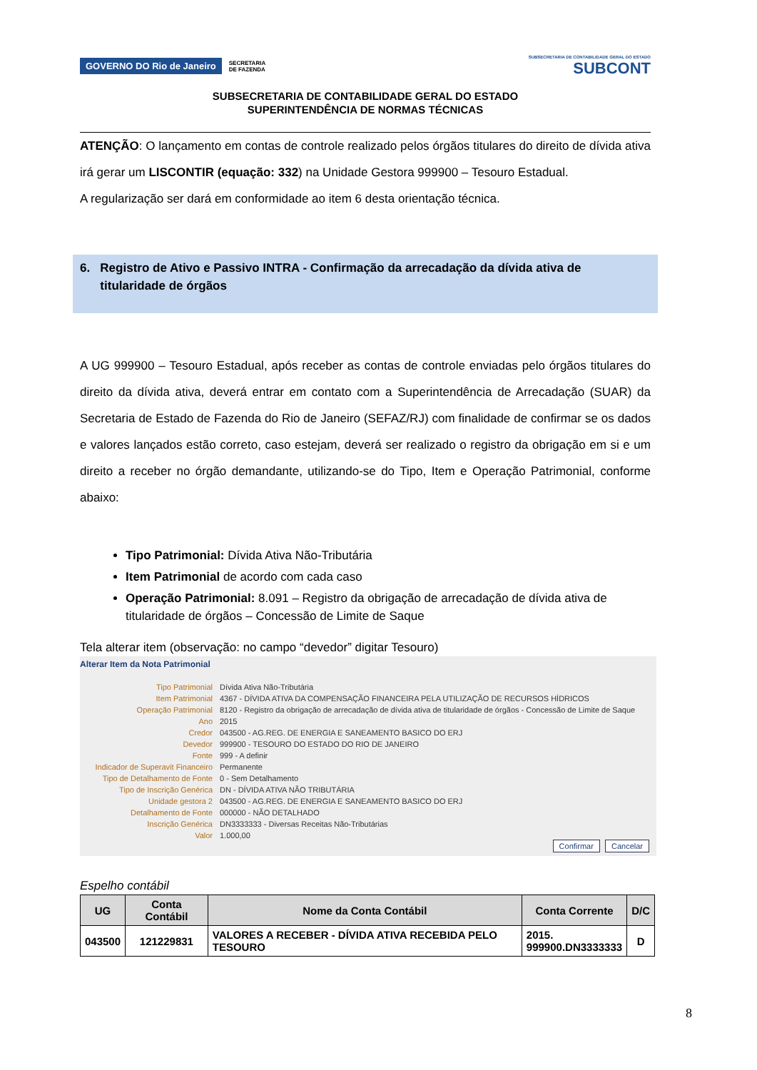GOVERNO DO Rio de Janeiro SECRETARIA
DE FAZENDA
SUBSECRETARIA DE CONTABILIDADE GERAL DO ESTADO
SUBCONT
SUBSECRETARIA DE CONTABILIDADE GERAL DO ESTADO
SUPERINTENDÊNCIA DE NORMAS TÉCNICAS
ATENÇÃO: O lançamento em contas de controle realizado pelos órgãos titulares do direito de dívida ativa irá gerar um LISCONTIR (equação: 332) na Unidade Gestora 999900 – Tesouro Estadual.
A regularização ser dará em conformidade ao item 6 desta orientação técnica.
6. Registro de Ativo e Passivo INTRA - Confirmação da arrecadação da dívida ativa de
titularidade de órgãos
A UG 999900 – Tesouro Estadual, após receber as contas de controle enviadas pelo órgãos titulares do direito da dívida ativa, deverá entrar em contato com a Superintendência de Arrecadação (SUAR) da Secretaria de Estado de Fazenda do Rio de Janeiro (SEFAZ/RJ) com finalidade de confirmar se os dados e valores lançados estão correto, caso estejam, deverá ser realizado o registro da obrigação em si e um direito a receber no órgão demandante, utilizando-se do Tipo, Item e Operação Patrimonial, conforme abaixo:
Tipo Patrimonial: Dívida Ativa Não-Tributária
Item Patrimonial de acordo com cada caso
Operação Patrimonial: 8.091 – Registro da obrigação de arrecadação de dívida ativa de titularidade de órgãos – Concessão de Limite de Saque
Tela alterar item (observação: no campo “devedor” digitar Tesouro)
Alterar Item da Nota Patrimonial
| Tipo Patrimonial | Dívida Ativa Não-Tributária |
| Item Patrimonial | 4367 - DÍVIDA ATIVA DA COMPENSAÇÃO FINANCEIRA PELA UTILIZAÇÃO DE RECURSOS HÍDRICOS |
| Operação Patrimonial | 8120 - Registro da obrigação de arrecadação de dívida ativa de titularidade de órgãos - Concessão de Limite de Saque |
| Ano | 2015 |
| Credor | 043500 - AG.REG. DE ENERGIA E SANEAMENTO BASICO DO ERJ |
| Devedor | 999900 - TESOURO DO ESTADO DO RIO DE JANEIRO |
| Fonte | 999 - A definir |
| Indicador de Superavit Financeiro | Permanente |
| Tipo de Detalhamento de Fonte | 0 - Sem Detalhamento |
| Tipo de Inscrição Genérica | DN - DÍVIDA ATIVA NÃO TRIBUTÁRIA |
| Unidade gestora 2 | 043500 - AG.REG. DE ENERGIA E SANEAMENTO BASICO DO ERJ |
| Detalhamento de Fonte | 000000 - NÃO DETALHADO |
| Inscrição Genérica | DN3333333 - Diversas Receitas Não-Tributárias |
| Valor | 1.000,00 |
Confirmar Cancelar
Espelho contábil
| UG | Conta Contábil | Nome da Conta Contábil | Conta Corrente | D/C |
| --- | --- | --- | --- | --- |
| 043500 | 121229831 | VALORES A RECEBER - DÍVIDA ATIVA RECEBIDA PELO TESOURO | 2015. 999900.DN3333333 | D |
8